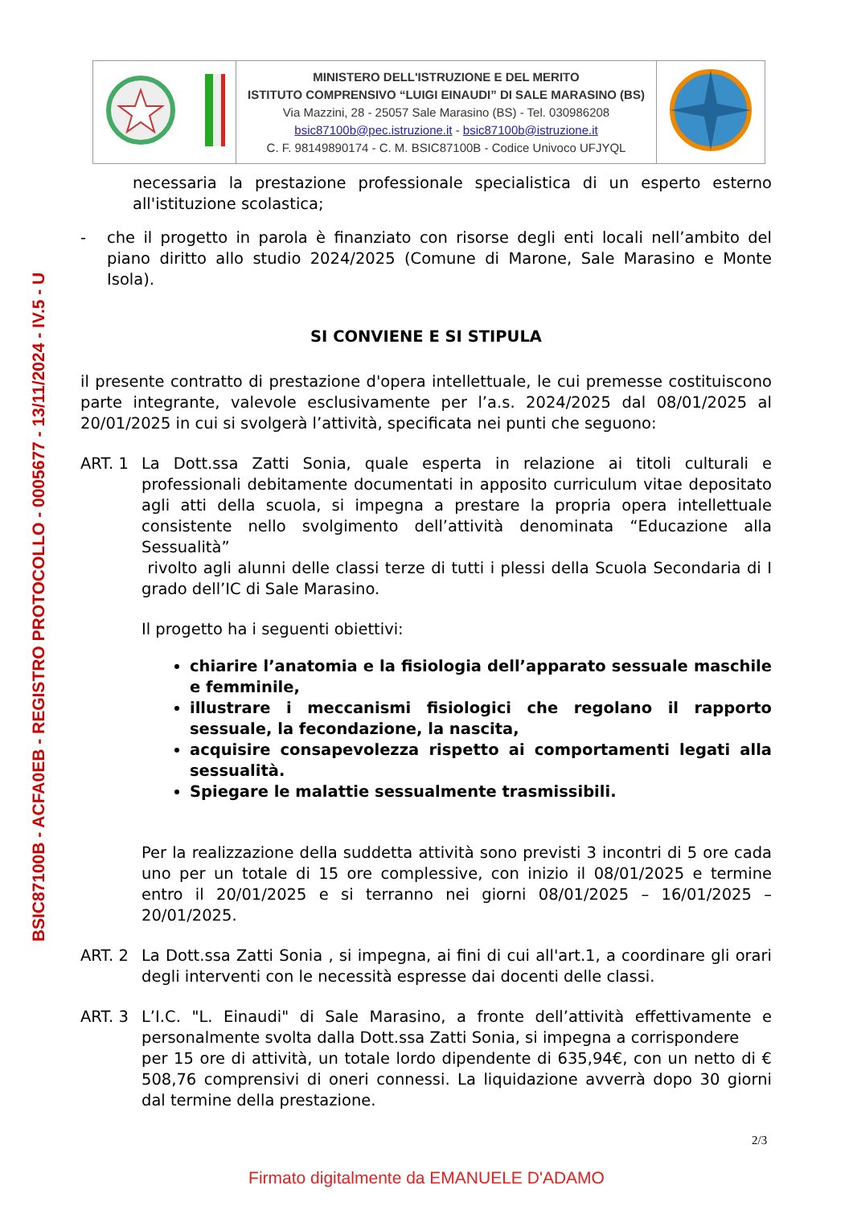BSIC87100B - ACFA0EB - REGISTRO PROTOCOLLO - 0005677 - 13/11/2024 - IV.5 - U
| | MINISTERO DELL'ISTRUZIONE E DEL MERITO ISTITUTO COMPRENSIVO “LUIGI EINAUDI” DI SALE MARASINO (BS) Via Mazzini, 28 - 25057 Sale Marasino (BS) - Tel. 030986208 bsic87100b@pec.istruzione.it - bsic87100b@istruzione.it C. F. 98149890174 - C. M. BSIC87100B - Codice Univoco UFJYQL | |
necessaria la prestazione professionale specialistica di un esperto esterno all'istituzione scolastica;
- che il progetto in parola è finanziato con risorse degli enti locali nell’ambito del piano diritto allo studio 2024/2025 (Comune di Marone, Sale Marasino e Monte Isola).
SI CONVIENE E SI STIPULA
il presente contratto di prestazione d'opera intellettuale, le cui premesse costituiscono parte integrante, valevole esclusivamente per l’a.s. 2024/2025 dal 08/01/2025 al 20/01/2025 in cui si svolgerà l’attività, specificata nei punti che seguono:
ART. 1 La Dott.ssa Zatti Sonia, quale esperta in relazione ai titoli culturali e professionali debitamente documentati in apposito curriculum vitae depositato agli atti della scuola, si impegna a prestare la propria opera intellettuale consistente nello svolgimento dell’attività denominata “Educazione alla Sessualità”
rivolto agli alunni delle classi terze di tutti i plessi della Scuola Secondaria di I grado dell’IC di Sale Marasino.
Il progetto ha i seguenti obiettivi:
chiarire l’anatomia e la fisiologia dell’apparato sessuale maschile e femminile,
illustrare i meccanismi fisiologici che regolano il rapporto sessuale, la fecondazione, la nascita,
acquisire consapevolezza rispetto ai comportamenti legati alla sessualità.
Spiegare le malattie sessualmente trasmissibili.
Per la realizzazione della suddetta attività sono previsti 3 incontri di 5 ore cada uno per un totale di 15 ore complessive, con inizio il 08/01/2025 e termine entro il 20/01/2025 e si terranno nei giorni 08/01/2025 – 16/01/2025 – 20/01/2025.
ART. 2 La Dott.ssa Zatti Sonia , si impegna, ai fini di cui all'art.1, a coordinare gli orari degli interventi con le necessità espresse dai docenti delle classi.
ART. 3 L’I.C. "L. Einaudi" di Sale Marasino, a fronte dell’attività effettivamente e personalmente svolta dalla Dott.ssa Zatti Sonia, si impegna a corrispondere
per 15 ore di attività, un totale lordo dipendente di 635,94€, con un netto di € 508,76 comprensivi di oneri connessi. La liquidazione avverrà dopo 30 giorni dal termine della prestazione.
2/3
Firmato digitalmente da EMANUELE D'ADAMO